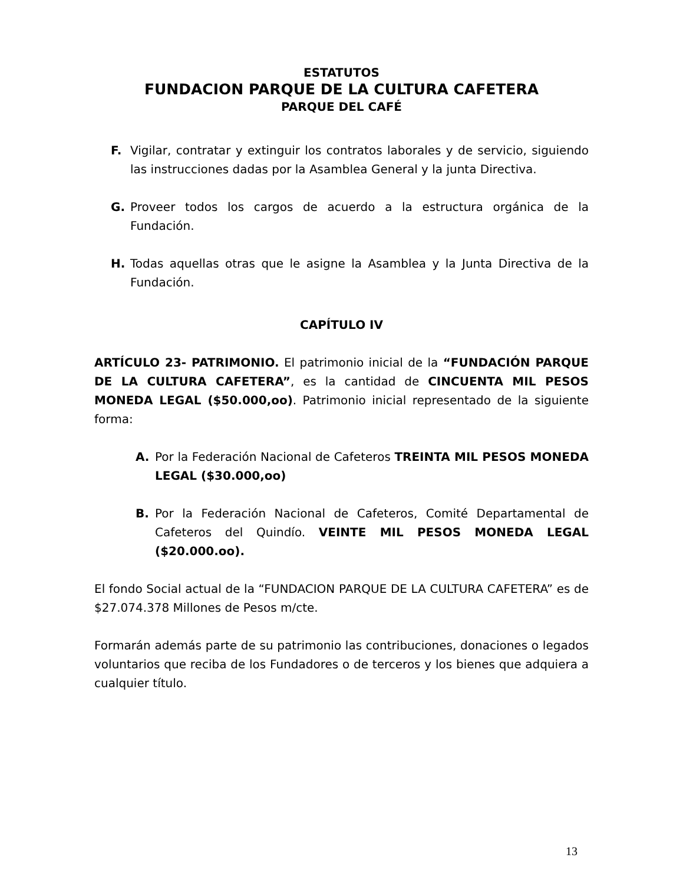ESTATUTOS
FUNDACION PARQUE DE LA CULTURA CAFETERA
PARQUE DEL CAFÉ
F. Vigilar, contratar y extinguir los contratos laborales y de servicio, siguiendo las instrucciones dadas por la Asamblea General y la junta Directiva.
G. Proveer todos los cargos de acuerdo a la estructura orgánica de la Fundación.
H. Todas aquellas otras que le asigne la Asamblea y la Junta Directiva de la Fundación.
CAPÍTULO IV
ARTÍCULO 23- PATRIMONIO. El patrimonio inicial de la “FUNDACIÓN PARQUE DE LA CULTURA CAFETERA”, es la cantidad de CINCUENTA MIL PESOS MONEDA LEGAL ($50.000,oo). Patrimonio inicial representado de la siguiente forma:
A. Por la Federación Nacional de Cafeteros TREINTA MIL PESOS MONEDA LEGAL ($30.000,oo)
B. Por la Federación Nacional de Cafeteros, Comité Departamental de Cafeteros del Quindío. VEINTE MIL PESOS MONEDA LEGAL ($20.000.oo).
El fondo Social actual de la “FUNDACION PARQUE DE LA CULTURA CAFETERA” es de $27.074.378 Millones de Pesos m/cte.
Formarán además parte de su patrimonio las contribuciones, donaciones o legados voluntarios que reciba de los Fundadores o de terceros y los bienes que adquiera a cualquier título.
13